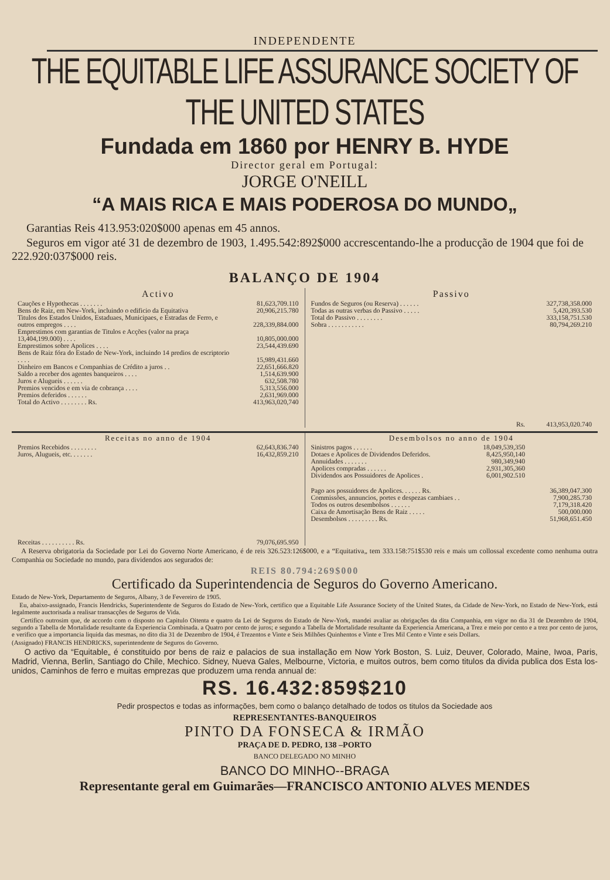INDEPENDENTE
THE EQUITABLE LIFE ASSURANCE SOCIETY OF THE UNITED STATES
Fundada em 1860 por HENRY B. HYDE
Director geral em Portugal:
JORGE O'NEILL
“A MAIS RICA E MAIS PODEROSA DO MUNDO„
Garantias Reis 413.953:020$000 apenas em 45 annos.
Seguros em vigor até 31 de dezembro de 1903, 1.495.542:892$000 accrescentando-lhe a producção de 1904 que foi de 222.920:037$000 reis.
BALANÇO DE 1904
| Activo | |
| --- | --- |
| Cauções e Hypothecas . . . . . . . | 81,623,709.110 |
| Bens de Raiz, em New-York, incluindo o edificio da Equitativa | 20,906,215.780 |
| Titulos dos Estados Unidos, Estaduaes, Municipaes, e Estradas de Ferro, e outros empregos . . . . | 228,339,884.000 |
| Emprestimos com garantias de Titulos e Acções (valor na praça 13,404,199.000) . . . . | 10,805,000.000 |
| Emprestimos sobre Apolices . . . . | 23,544,439.690 |
| Bens de Raiz fóra do Estado de New-York, incluindo 14 predios de escriptorio . . . . | 15,989,431.660 |
| Dinheiro em Bancos e Companhias de Crédito a juros . . | 22,651,666.820 |
| Saldo a receber dos agentes banqueiros . . . . | 1,514,639.900 |
| Juros e Alugueis . . . . . . | 632,508.780 |
| Premios vencidos e em via de cobrança . . . . | 5,313,556.000 |
| Premios deferidos . . . . . . | 2,631,969.000 |
| Total do Activo . . . . . . . . Rs. | 413,963,020,740 |
| Passivo | |
| --- | --- |
| Fundos de Seguros (ou Reserva) . . . . . . | 327,738,358.000 |
| Todas as outras verbas do Passivo . . . . . | 5,420,393.530 |
| Total do Passivo . . . . . . . . | 333,158,751.530 |
| Sobra . . . . . . . . . . . | 80,794,269.210 |
| Rs. | 413,953,020.740 |
| Receitas no anno de 1904 | |
| --- | --- |
| Premios Recebidos . . . . . . . . | 62,643,836.740 |
| Juros, Alugueis, etc. . . . . . . | 16,432,859.210 |
| Receitas . . . . . . . . . . Rs. | 79,076,695.950 |
| Desembolsos no anno de 1904 | | |
| --- | --- | --- |
| Sinistros pagos . . . . . . | 18,049,539,350 | |
| Dotaes e Apolices de Dividendos Deferidos. | 8,425,950,140 | |
| Annuidades . . . . . . . | 980,349,940 | |
| Apolices compradas . . . . . . | 2,931,305,360 | |
| Dividendos aos Possuidores de Apolices . | 6,001,902.510 | |
| Pago aos possuidores de Apolices. . . . . . Rs. | | 36,389,047.300 |
| Commissões, annuncios, portes e despezas cambiaes . . | | 7,900,285.730 |
| Todos os outros desembolsos . . . . . . | | 7,179,318.420 |
| Caixa de Amortisação Bens de Raiz . . . . . | | 500,000.000 |
| Desembolsos . . . . . . . . . Rs. | | 51,968,651.450 |
A Reserva obrigatoria da Sociedade por Lei do Governo Norte Americano, é de reis 326.523:126$000, e a “Equitativa„ tem 333.158:751$530 reis e mais um collossal excedente como nenhuma outra Companhia ou Sociedade no mundo, para dividendos aos segurados de:
REIS 80.794:269$000
Certificado da Superintendencia de Seguros do Governo Americano.
Estado de New-York, Departamento de Seguros, Albany, 3 de Fevereiro de 1905.
Eu, abaixo-assignado, Francis Hendricks, Superintendente de Seguros do Estado de New-York, certifico que a Equitable Life Assurance Society of the United States, da Cidade de New-York, no Estado de New-York, está legalmente auctorisada a realisar transacções de Seguros de Vida.
Certifico outrosim que, de accordo com o disposto no Capitulo Oitenta e quatro da Lei de Seguros do Estado de New-York, mandei avaliar as obrigações da dita Companhia, em vigor no dia 31 de Dezembro de 1904, segundo a Tabella de Mortalidade resultante da Experiencia Combinada. a Quatro por cento de juros; e segundo a Tabella de Mortalidade resultante da Experiencia Americana, a Trez e meio por cento e a trez por cento de juros, e verifico que a importancia liquida das mesmas, no dito dia 31 de Dezembro de 1904, é Trezentos e Vinte e Seis Milhões Quinhentos e Vinte e Tres Mil Cento e Vinte e seis Dollars.
(Assignado) FRANCIS HENDRICKS, superintendente de Seguros do Governo.
O activo da “Equitable„ é constituido por bens de raiz e palacios de sua installação em Now York Boston, S. Luiz, Deuver, Colorado, Maine, Iwoa, Paris, Madrid, Vienna, Berlin, Santiago do Chile, Mechico. Sidney, Nueva Gales, Melbourne, Victoria, e muitos outros, bem como titulos da divida publica dos Esta los-unidos, Caminhos de ferro e muitas emprezas que produzem uma renda annual de:
RS. 16.432:859$210
Pedir prospectos e todas as informações, bem como o balanço detalhado de todos os titulos da Sociedade aos
REPRESENTANTES-BANQUEIROS
PINTO DA FONSECA & IRMÃO
PRAÇA DE D. PEDRO, 138 –PORTO
BANCO DELEGADO NO MINHO
BANCO DO MINHO--BRAGA
Representante geral em Guimarães—FRANCISCO ANTONIO ALVES MENDES